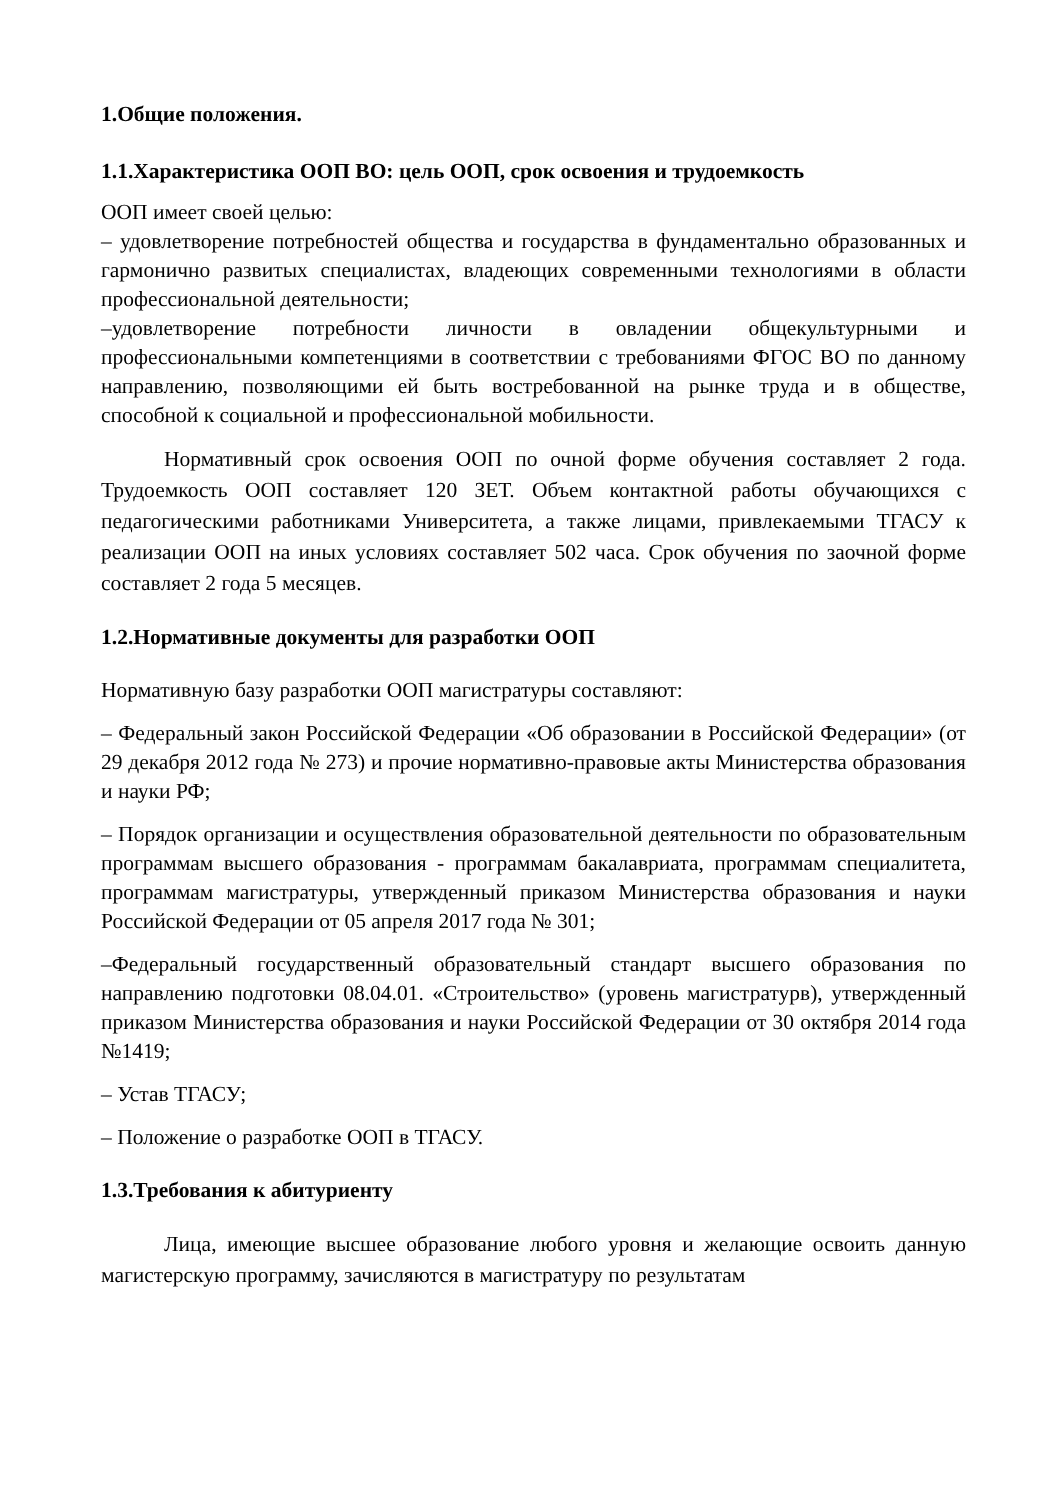1.Общие положения.
1.1.Характеристика ООП ВО: цель ООП, срок освоения и трудоемкость
ООП имеет своей целью:
– удовлетворение потребностей общества и государства в фундаментально образованных и гармонично развитых специалистах, владеющих современными технологиями в области профессиональной деятельности;
–удовлетворение потребности личности в овладении общекультурными и профессиональными компетенциями в соответствии с требованиями ФГОС ВО по данному направлению, позволяющими ей быть востребованной на рынке труда и в обществе, способной к социальной и профессиональной мобильности.
Нормативный срок освоения ООП по очной форме обучения составляет 2 года. Трудоемкость ООП составляет 120 ЗЕТ. Объем контактной работы обучающихся с педагогическими работниками Университета, а также лицами, привлекаемыми ТГАСУ к реализации ООП на иных условиях составляет 502 часа. Срок обучения по заочной форме составляет 2 года 5 месяцев.
1.2.Нормативные документы для разработки ООП
Нормативную базу разработки ООП магистратуры составляют:
– Федеральный закон Российской Федерации «Об образовании в Российской Федерации» (от 29 декабря 2012 года № 273) и прочие нормативно-правовые акты Министерства образования и науки РФ;
– Порядок организации и осуществления образовательной деятельности по образовательным программам высшего образования - программам бакалавриата, программам специалитета, программам магистратуры, утвержденный приказом Министерства образования и науки Российской Федерации от 05 апреля 2017 года № 301;
–Федеральный государственный образовательный стандарт высшего образования по направлению подготовки 08.04.01. «Строительство» (уровень магистратурв), утвержденный приказом Министерства образования и науки Российской Федерации от 30 октября 2014 года №1419;
– Устав ТГАСУ;
– Положение о разработке ООП в ТГАСУ.
1.3.Требования к абитуриенту
Лица, имеющие высшее образование любого уровня и желающие освоить данную магистерскую программу, зачисляются в магистратуру по результатам